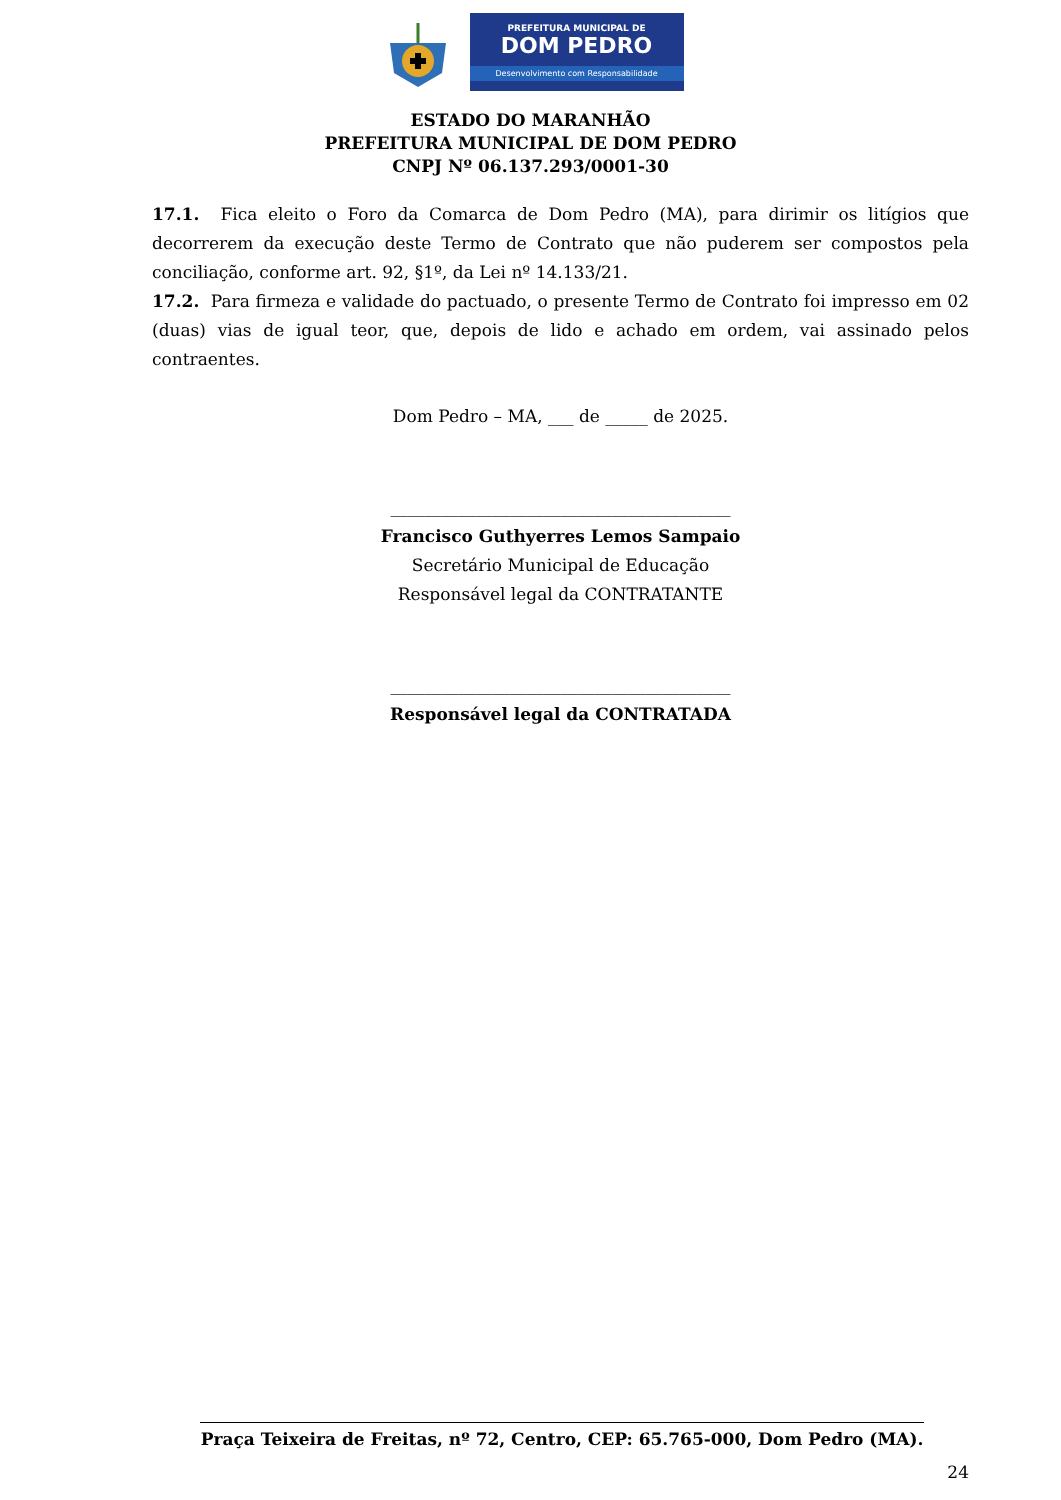PREFEITURA MUNICIPAL DE
DOM PEDRO
Desenvolvimento com Responsabilidade
ESTADO DO MARANHÃO
PREFEITURA MUNICIPAL DE DOM PEDRO
CNPJ Nº 06.137.293/0001-30
17.1. Fica eleito o Foro da Comarca de Dom Pedro (MA), para dirimir os litígios que decorrerem da execução deste Termo de Contrato que não puderem ser compostos pela conciliação, conforme art. 92, §1º, da Lei nº 14.133/21.
17.2. Para firmeza e validade do pactuado, o presente Termo de Contrato foi impresso em 02 (duas) vias de igual teor, que, depois de lido e achado em ordem, vai assinado pelos contraentes.
Dom Pedro – MA, ___ de _____ de 2025.
________________________________________
Francisco Guthyerres Lemos Sampaio
Secretário Municipal de Educação
Responsável legal da CONTRATANTE
________________________________________
Responsável legal da CONTRATADA
Praça Teixeira de Freitas, nº 72, Centro, CEP: 65.765-000, Dom Pedro (MA).
24